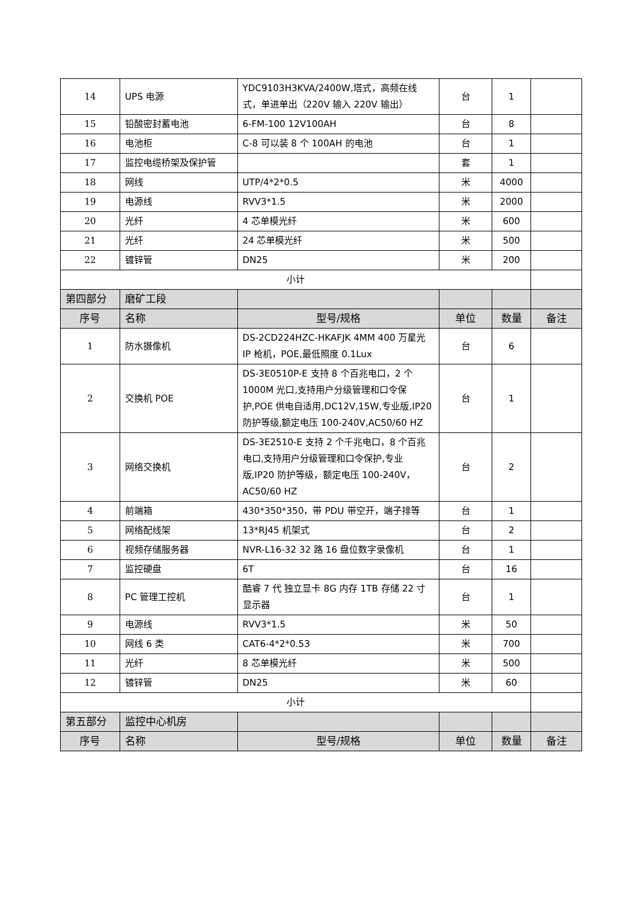| 14 | UPS 电源 | YDC9103H3KVA/2400W,塔式，高频在线式，单进单出（220V 输入 220V 输出） | 台 | 1 | |
| 15 | 铅酸密封蓄电池 | 6-FM-100 12V100AH | 台 | 8 | |
| 16 | 电池柜 | C-8 可以装 8 个 100AH 的电池 | 台 | 1 | |
| 17 | 监控电缆桥架及保护管 | | 套 | 1 | |
| 18 | 网线 | UTP/4*2*0.5 | 米 | 4000 | |
| 19 | 电源线 | RVV3*1.5 | 米 | 2000 | |
| 20 | 光纤 | 4 芯单模光纤 | 米 | 600 | |
| 21 | 光纤 | 24 芯单模光纤 | 米 | 500 | |
| 22 | 镀锌管 | DN25 | 米 | 200 | |
| 小计 | | | | | |
| 第四部分 | 磨矿工段 | | | | |
| 序号 | 名称 | 型号/规格 | 单位 | 数量 | 备注 |
| 1 | 防水摄像机 | DS-2CD224HZC-HKAFJK 4MM 400 万星光 IP 枪机，POE,最低照度 0.1Lux | 台 | 6 | |
| 2 | 交换机 POE | DS-3E0510P-E 支持 8 个百兆电口，2 个 1000M 光口,支持用户分级管理和口令保护,POE 供电自适用,DC12V,15W,专业版,IP20 防护等级,额定电压 100-240V,AC50/60 HZ | 台 | 1 | |
| 3 | 网络交换机 | DS-3E2510-E 支持 2 个千兆电口，8 个百兆电口,支持用户分级管理和口令保护,专业版,IP20 防护等级，额定电压 100-240V，AC50/60 HZ | 台 | 2 | |
| 4 | 前端箱 | 430*350*350，带 PDU 带空开，端子排等 | 台 | 1 | |
| 5 | 网络配线架 | 13*RJ45 机架式 | 台 | 2 | |
| 6 | 视频存储服务器 | NVR-L16-32 32 路 16 盘位数字录像机 | 台 | 1 | |
| 7 | 监控硬盘 | 6T | 台 | 16 | |
| 8 | PC 管理工控机 | 酷睿 7 代 独立显卡 8G 内存 1TB 存储 22 寸显示器 | 台 | 1 | |
| 9 | 电源线 | RVV3*1.5 | 米 | 50 | |
| 10 | 网线 6 类 | CAT6-4*2*0.53 | 米 | 700 | |
| 11 | 光纤 | 8 芯单模光纤 | 米 | 500 | |
| 12 | 镀锌管 | DN25 | 米 | 60 | |
| 小计 | | | | | |
| 第五部分 | 监控中心机房 | | | | |
| 序号 | 名称 | 型号/规格 | 单位 | 数量 | 备注 |